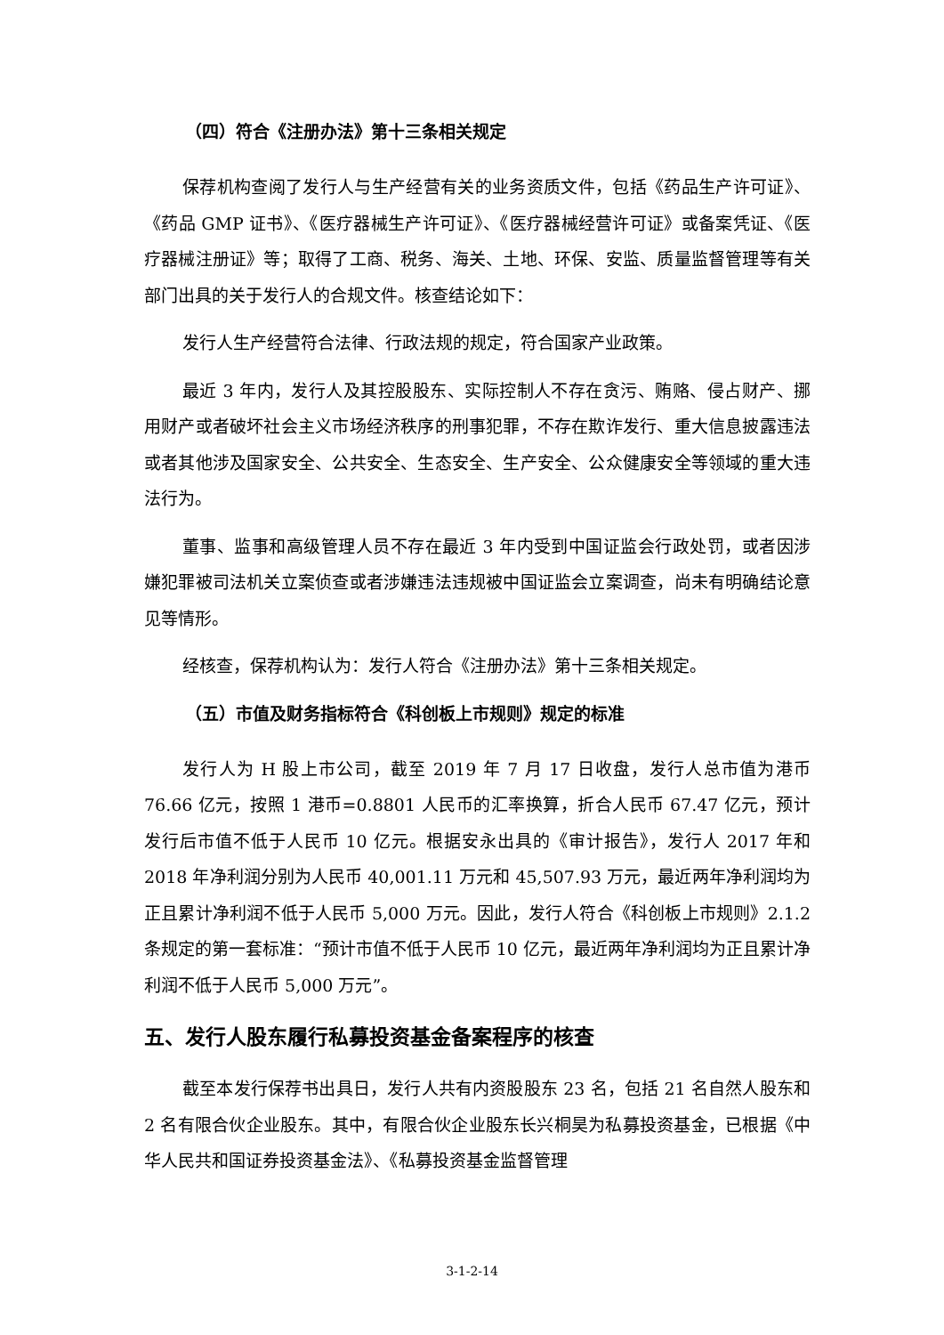（四）符合《注册办法》第十三条相关规定
保荐机构查阅了发行人与生产经营有关的业务资质文件，包括《药品生产许可证》、《药品 GMP 证书》、《医疗器械生产许可证》、《医疗器械经营许可证》或备案凭证、《医疗器械注册证》等；取得了工商、税务、海关、土地、环保、安监、质量监督管理等有关部门出具的关于发行人的合规文件。核查结论如下：
发行人生产经营符合法律、行政法规的规定，符合国家产业政策。
最近 3 年内，发行人及其控股股东、实际控制人不存在贪污、贿赂、侵占财产、挪用财产或者破坏社会主义市场经济秩序的刑事犯罪，不存在欺诈发行、重大信息披露违法或者其他涉及国家安全、公共安全、生态安全、生产安全、公众健康安全等领域的重大违法行为。
董事、监事和高级管理人员不存在最近 3 年内受到中国证监会行政处罚，或者因涉嫌犯罪被司法机关立案侦查或者涉嫌违法违规被中国证监会立案调查，尚未有明确结论意见等情形。
经核查，保荐机构认为：发行人符合《注册办法》第十三条相关规定。
（五）市值及财务指标符合《科创板上市规则》规定的标准
发行人为 H 股上市公司，截至 2019 年 7 月 17 日收盘，发行人总市值为港币 76.66 亿元，按照 1 港币=0.8801 人民币的汇率换算，折合人民币 67.47 亿元，预计发行后市值不低于人民币 10 亿元。根据安永出具的《审计报告》，发行人 2017 年和 2018 年净利润分别为人民币 40,001.11 万元和 45,507.93 万元，最近两年净利润均为正且累计净利润不低于人民币 5,000 万元。因此，发行人符合《科创板上市规则》2.1.2 条规定的第一套标准：“预计市值不低于人民币 10 亿元，最近两年净利润均为正且累计净利润不低于人民币 5,000 万元”。
五、发行人股东履行私募投资基金备案程序的核查
截至本发行保荐书出具日，发行人共有内资股股东 23 名，包括 21 名自然人股东和 2 名有限合伙企业股东。其中，有限合伙企业股东长兴桐昊为私募投资基金，已根据《中华人民共和国证券投资基金法》、《私募投资基金监督管理
3-1-2-14